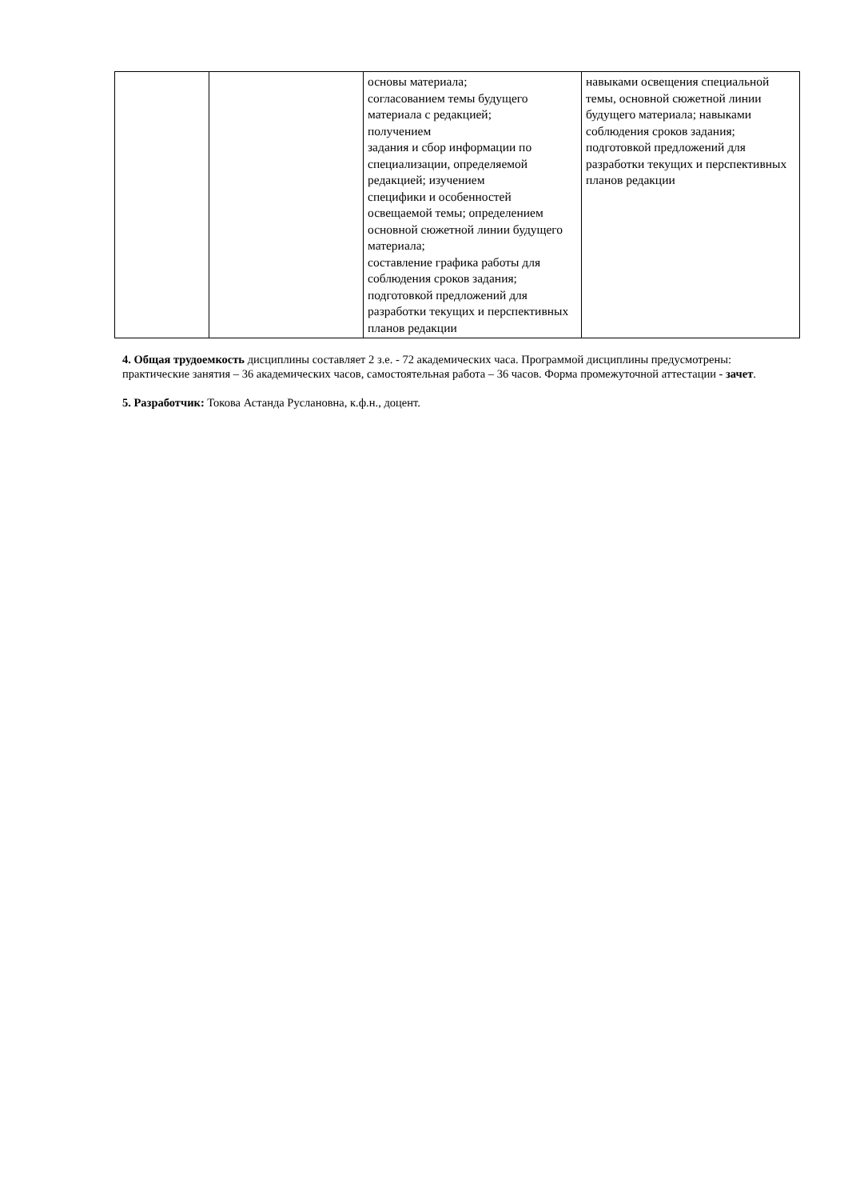| | | основы материала; согласованием темы будущего материала с редакцией; получением задания и сбор информации по специализации, определяемой редакцией; изучением специфики и особенностей освещаемой темы; определением основной сюжетной линии будущего материала; составление графика работы для соблюдения сроков задания; подготовкой предложений для разработки текущих и перспективных планов редакции | навыками освещения специальной темы, основной сюжетной линии будущего материала; навыками соблюдения сроков задания; подготовкой предложений для разработки текущих и перспективных планов редакции |
4. Общая трудоемкость дисциплины составляет 2 з.е. - 72 академических часа. Программой дисциплины предусмотрены: практические занятия – 36 академических часов, самостоятельная работа – 36 часов. Форма промежуточной аттестации - зачет.
5. Разработчик: Токова Астанда Руслановна, к.ф.н., доцент.